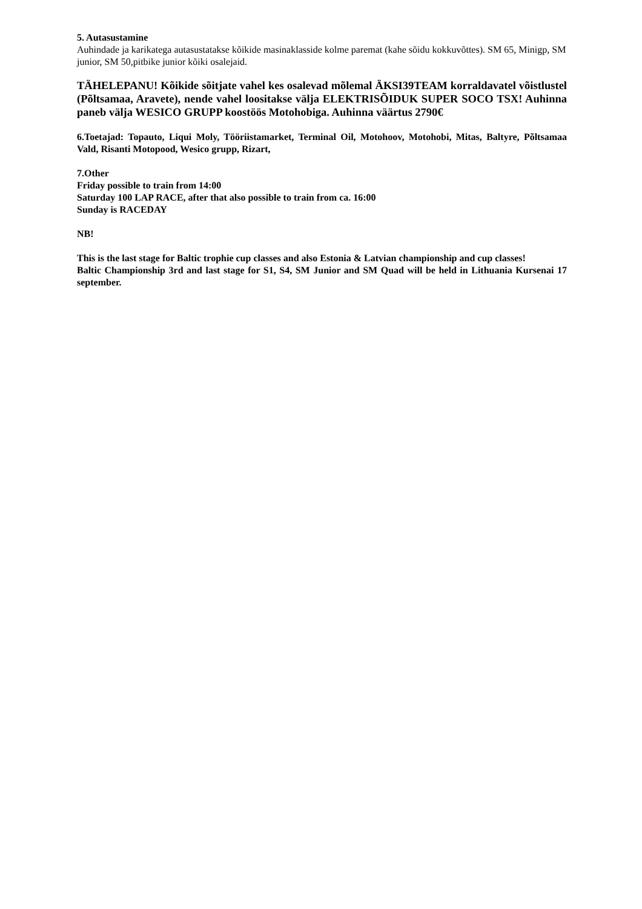5. Autasustamine
Auhindade ja karikatega autasustatakse kõikide masinaklasside kolme paremat (kahe sõidu kokkuvõttes). SM 65, Minigp, SM junior, SM 50,pitbike junior kõiki osalejaid.
TÄHELEPANU! Kõikide sõitjate vahel kes osalevad mõlemal ÄKSI39TEAM korraldavatel võistlustel (Põltsamaa, Aravete), nende vahel loositakse välja ELEKTRISÕIDUK SUPER SOCO TSX! Auhinna paneb välja WESICO GRUPP koostöös Motohobiga. Auhinna väärtus 2790€
6.Toetajad: Topauto, Liqui Moly, Tööriistamarket, Terminal Oil, Motohoov, Motohobi, Mitas, Baltyre, Põltsamaa Vald, Risanti Motopood, Wesico grupp, Rizart,
7.Other
Friday possible to train from 14:00
Saturday 100 LAP RACE, after that also possible to train from ca. 16:00
Sunday is RACEDAY
NB!
This is the last stage for Baltic trophie cup classes and also Estonia & Latvian championship and cup classes!
Baltic Championship 3rd and last stage for S1, S4, SM Junior and SM Quad will be held in Lithuania Kursenai 17 september.